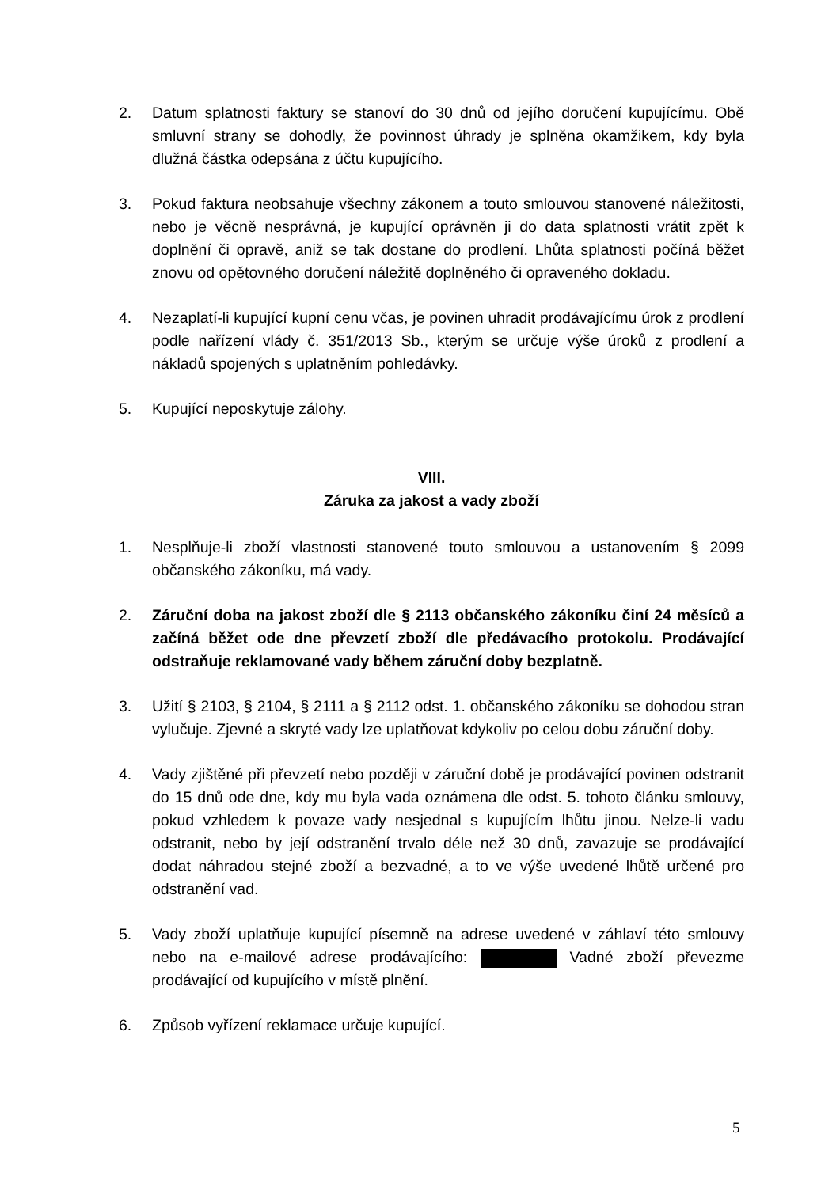2. Datum splatnosti faktury se stanoví do 30 dnů od jejího doručení kupujícímu. Obě smluvní strany se dohodly, že povinnost úhrady je splněna okamžikem, kdy byla dlužná částka odepsána z účtu kupujícího.
3. Pokud faktura neobsahuje všechny zákonem a touto smlouvou stanovené náležitosti, nebo je věcně nesprávná, je kupující oprávněn ji do data splatnosti vrátit zpět k doplnění či opravě, aniž se tak dostane do prodlení. Lhůta splatnosti počíná běžet znovu od opětovného doručení náležitě doplněného či opraveného dokladu.
4. Nezaplatí-li kupující kupní cenu včas, je povinen uhradit prodávajícímu úrok z prodlení podle nařízení vlády č. 351/2013 Sb., kterým se určuje výše úroků z prodlení a nákladů spojených s uplatněním pohledávky.
5. Kupující neposkytuje zálohy.
VIII.
Záruka za jakost a vady zboží
1. Nesplňuje-li zboží vlastnosti stanovené touto smlouvou a ustanovením § 2099 občanského zákoníku, má vady.
2. Záruční doba na jakost zboží dle § 2113 občanského zákoníku činí 24 měsíců a začíná běžet ode dne převzetí zboží dle předávacího protokolu. Prodávající odstraňuje reklamované vady během záruční doby bezplatně.
3. Užití § 2103, § 2104, § 2111 a § 2112 odst. 1. občanského zákoníku se dohodou stran vylučuje. Zjevné a skryté vady lze uplatňovat kdykoliv po celou dobu záruční doby.
4. Vady zjištěné při převzetí nebo později v záruční době je prodávající povinen odstranit do 15 dnů ode dne, kdy mu byla vada oznámena dle odst. 5. tohoto článku smlouvy, pokud vzhledem k povaze vady nesjednal s kupujícím lhůtu jinou. Nelze-li vadu odstranit, nebo by její odstranění trvalo déle než 30 dnů, zavazuje se prodávající dodat náhradou stejné zboží a bezvadné, a to ve výše uvedené lhůtě určené pro odstranění vad.
5. Vady zboží uplatňuje kupující písemně na adrese uvedené v záhlaví této smlouvy nebo na e-mailové adrese prodávajícího: Vadné zboží převezme prodávající od kupujícího v místě plnění.
6. Způsob vyřízení reklamace určuje kupující.
5